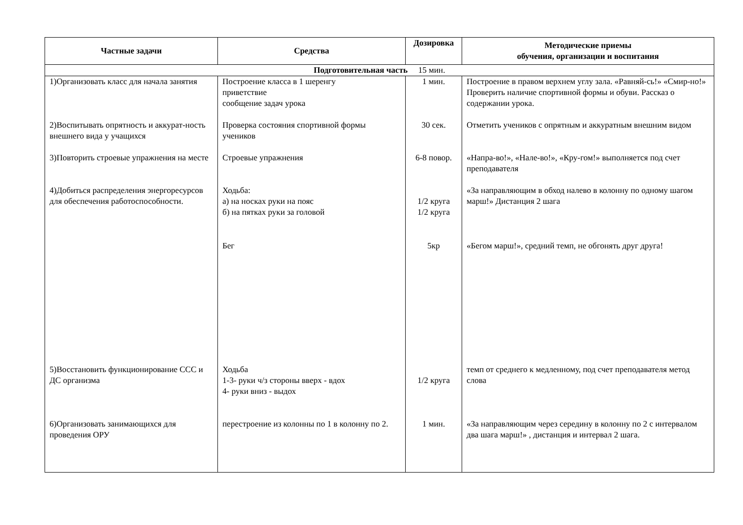| Частные задачи | Средства | Дозировка | Методические приемы обучения, организации и воспитания |
| --- | --- | --- | --- |
| Подготовительная часть 15 мин. | | | |
| 1)Организовать класс для начала занятия | Построение класса в 1 шеренгу приветствие сообщение задач урока | 1 мин. | Построение в правом верхнем углу зала. «Равняй-сь!» «Смир-но!» Проверить наличие спортивной формы и обуви. Рассказ о содержании урока. |
| 2)Воспитывать опрятность и аккурат-ность внешнего вида у учащихся | Проверка состояния спортивной формы учеников | 30 сек. | Отметить учеников с опрятным и аккуратным внешним видом |
| 3)Повторить строевые упражнения на месте | Строевые упражнения | 6-8 повор. | «Напра-во!», «Нале-во!», «Кру-гом!» выполняется под счет преподавателя |
| 4)Добиться распределения энергоресурсов для обеспечения работоспособности. | Ходьба: а) на носках руки на пояс б) на пятках руки за головой | 1/2 круга 1/2 круга | «За направляющим в обход налево в колонну по одному шагом марш!» Дистанция 2 шага |
| | Бег | 5кр | «Бегом марш!», средний темп, не обгонять друг друга! |
| 5)Восстановить функционирование ССС и ДС организма | Ходьба 1-3- руки ч/з стороны вверх - вдох 4- руки вниз - выдох | 1/2 круга | темп от среднего к медленному, под счет преподавателя метод слова |
| 6)Организовать занимающихся для проведения ОРУ | перестроение из колонны по 1 в колонну по 2. | 1 мин. | «За направляющим через середину в колонну по 2 с интервалом два шага марш!» , дистанция и интервал 2 шага. |